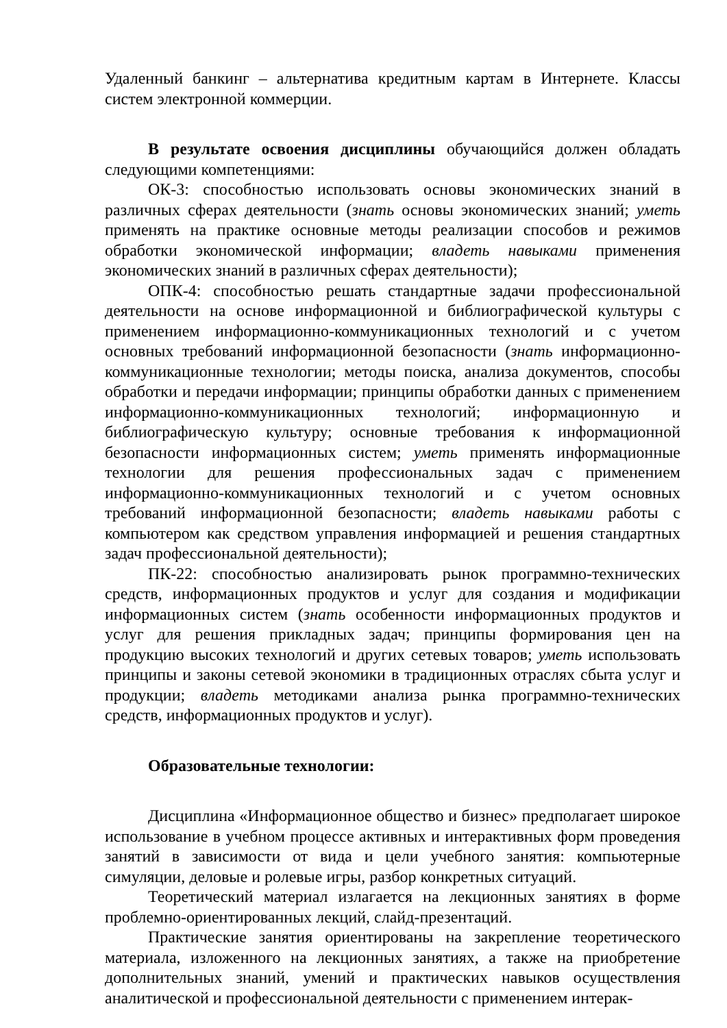Удаленный банкинг – альтернатива кредитным картам в Интернете. Классы систем электронной коммерции.
В результате освоения дисциплины обучающийся должен обладать следующими компетенциями:
ОК-3: способностью использовать основы экономических знаний в различных сферах деятельности (знать основы экономических знаний; уметь применять на практике основные методы реализации способов и режимов обработки экономической информации; владеть навыками применения экономических знаний в различных сферах деятельности);
ОПК-4: способностью решать стандартные задачи профессиональной деятельности на основе информационной и библиографической культуры с применением информационно-коммуникационных технологий и с учетом основных требований информационной безопасности (знать информационно-коммуникационные технологии; методы поиска, анализа документов, способы обработки и передачи информации; принципы обработки данных с применением информационно-коммуникационных технологий; информационную и библиографическую культуру; основные требования к информационной безопасности информационных систем; уметь применять информационные технологии для решения профессиональных задач с применением информационно-коммуникационных технологий и с учетом основных требований информационной безопасности; владеть навыками работы с компьютером как средством управления информацией и решения стандартных задач профессиональной деятельности);
ПК-22: способностью анализировать рынок программно-технических средств, информационных продуктов и услуг для создания и модификации информационных систем (знать особенности информационных продуктов и услуг для решения прикладных задач; принципы формирования цен на продукцию высоких технологий и других сетевых товаров; уметь использовать принципы и законы сетевой экономики в традиционных отраслях сбыта услуг и продукции; владеть методиками анализа рынка программно-технических средств, информационных продуктов и услуг).
Образовательные технологии:
Дисциплина «Информационное общество и бизнес» предполагает широкое использование в учебном процессе активных и интерактивных форм проведения занятий в зависимости от вида и цели учебного занятия: компьютерные симуляции, деловые и ролевые игры, разбор конкретных ситуаций.
Теоретический материал излагается на лекционных занятиях в форме проблемно-ориентированных лекций, слайд-презентаций.
Практические занятия ориентированы на закрепление теоретического материала, изложенного на лекционных занятиях, а также на приобретение дополнительных знаний, умений и практических навыков осуществления аналитической и профессиональной деятельности с применением интерак-